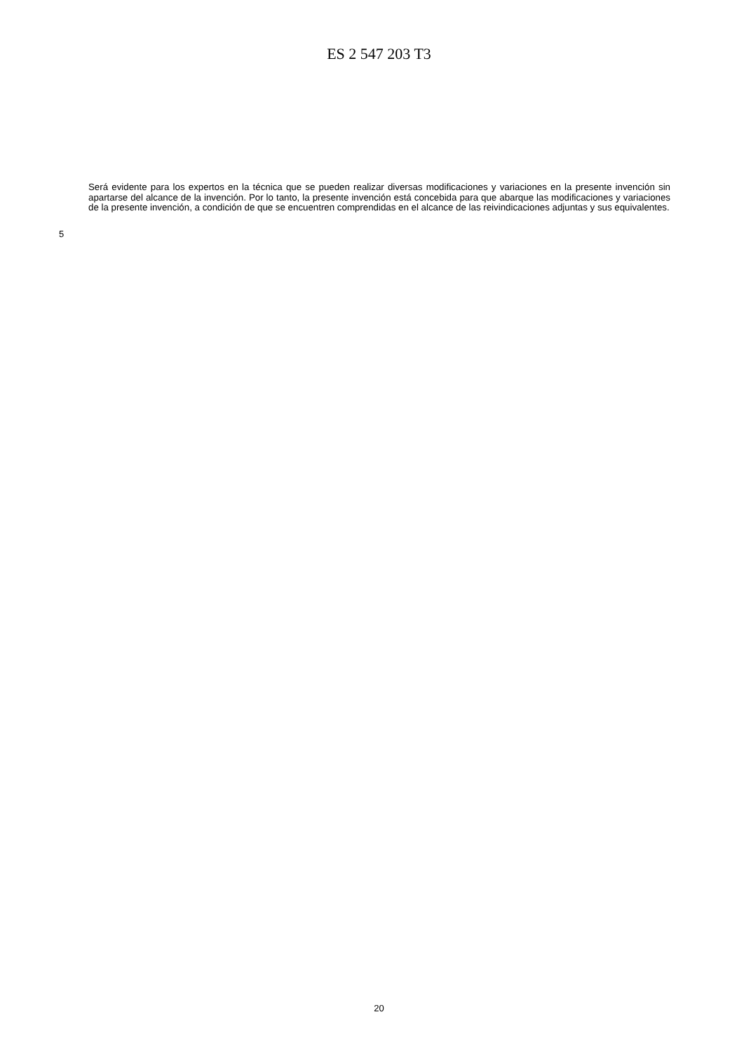ES 2 547 203 T3
Será evidente para los expertos en la técnica que se pueden realizar diversas modificaciones y variaciones en la presente invención sin apartarse del alcance de la invención. Por lo tanto, la presente invención está concebida para que abarque las modificaciones y variaciones de la presente invención, a condición de que se encuentren comprendidas en el alcance de las reivindicaciones adjuntas y sus equivalentes.
5
20